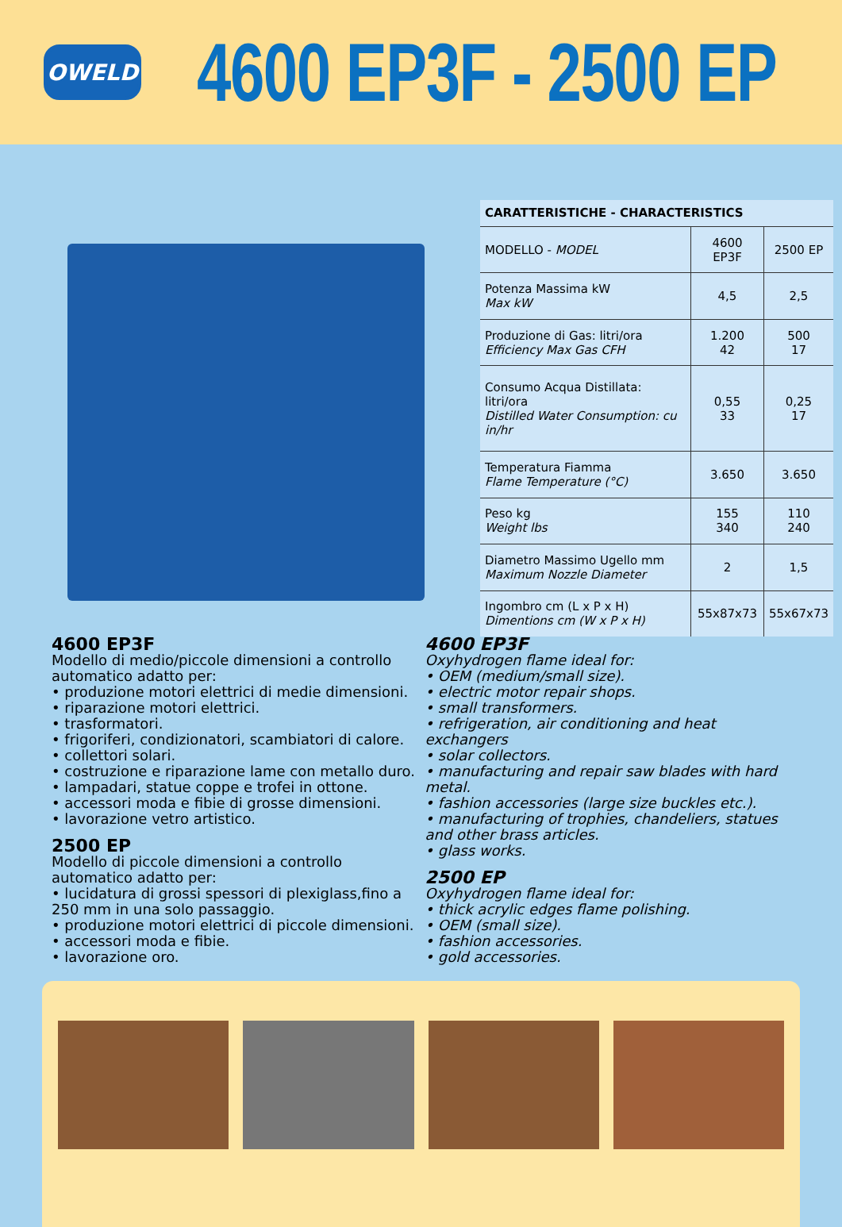OWELD
4600 EP3F - 2500 EP
| CARATTERISTICHE - CHARACTERISTICS | | |
| --- | --- | --- |
| MODELLO - MODEL | 4600 EP3F | 2500 EP |
| Potenza Massima kW Max kW | 4,5 | 2,5 |
| Produzione di Gas: litri/ora Efficiency Max Gas CFH | 1.200 42 | 500 17 |
| Consumo Acqua Distillata: litri/ora Distilled Water Consumption: cu in/hr | 0,55 33 | 0,25 17 |
| Temperatura Fiamma Flame Temperature (°C) | 3.650 | 3.650 |
| Peso kg Weight lbs | 155 340 | 110 240 |
| Diametro Massimo Ugello mm Maximum Nozzle Diameter | 2 | 1,5 |
| Ingombro cm (L x P x H) Dimentions cm (W x P x H) | 55x87x73 | 55x67x73 |
4600 EP3F
Modello di medio/piccole dimensioni a controllo automatico adatto per:
• produzione motori elettrici di medie dimensioni.
• riparazione motori elettrici.
• trasformatori.
• frigoriferi, condizionatori, scambiatori di calore.
• collettori solari.
• costruzione e riparazione lame con metallo duro.
• lampadari, statue coppe e trofei in ottone.
• accessori moda e fibie di grosse dimensioni.
• lavorazione vetro artistico.
2500 EP
Modello di piccole dimensioni a controllo automatico adatto per:
• lucidatura di grossi spessori di plexiglass,fino a 250 mm in una solo passaggio.
• produzione motori elettrici di piccole dimensioni.
• accessori moda e fibie.
• lavorazione oro.
4600 EP3F
Oxyhydrogen flame ideal for:
• OEM (medium/small size).
• electric motor repair shops.
• small transformers.
• refrigeration, air conditioning and heat exchangers
• solar collectors.
• manufacturing and repair saw blades with hard metal.
• fashion accessories (large size buckles etc.).
• manufacturing of trophies, chandeliers, statues and other brass articles.
• glass works.
2500 EP
Oxyhydrogen flame ideal for:
• thick acrylic edges flame polishing.
• OEM (small size).
• fashion accessories.
• gold accessories.